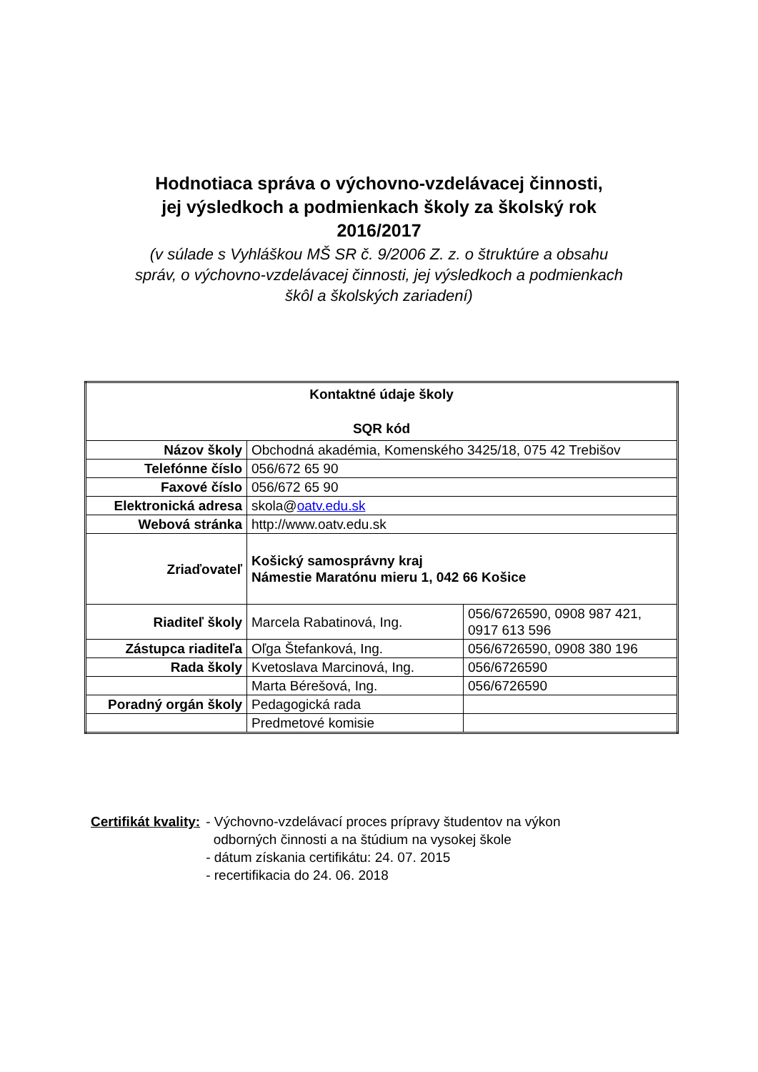Hodnotiaca správa o výchovno-vzdelávacej činnosti,
jej výsledkoch a podmienkach školy za školský rok
2016/2017
(v súlade s Vyhláškou MŠ SR č. 9/2006 Z. z. o štruktúre a obsahu
správ, o výchovno-vzdelávacej činnosti, jej výsledkoch a podmienkach
škôl a školských zariadení)
| Kontaktné údaje školy SQR kód | | |
| Názov školy | Obchodná akadémia, Komenského 3425/18, 075 42 Trebišov | |
| Telefónne číslo | 056/672 65 90 | |
| Faxové číslo | 056/672 65 90 | |
| Elektronická adresa | skola@ oatv.edu.sk | |
| Webová stránka | http://www.oatv.edu.sk | |
| Zriaďovateľ | Košický samosprávny kraj Námestie Maratónu mieru 1, 042 66 Košice | |
| Riaditeľ školy | Marcela Rabatinová, Ing. | 056/6726590, 0908 987 421, 0917 613 596 |
| Zástupca riaditeľa | Oľga Štefanková, Ing. | 056/6726590, 0908 380 196 |
| Rada školy | Kvetoslava Marcinová, Ing. | 056/6726590 |
| | Marta Bérešová, Ing. | 056/6726590 |
| Poradný orgán školy | Pedagogická rada | |
| | Predmetové komisie | |
Certifikát kvality: - Výchovno-vzdelávací proces prípravy študentov na výkon
odborných činnosti a na štúdium na vysokej škole
- dátum získania certifikátu: 24. 07. 2015
- recertifikacia do 24. 06. 2018